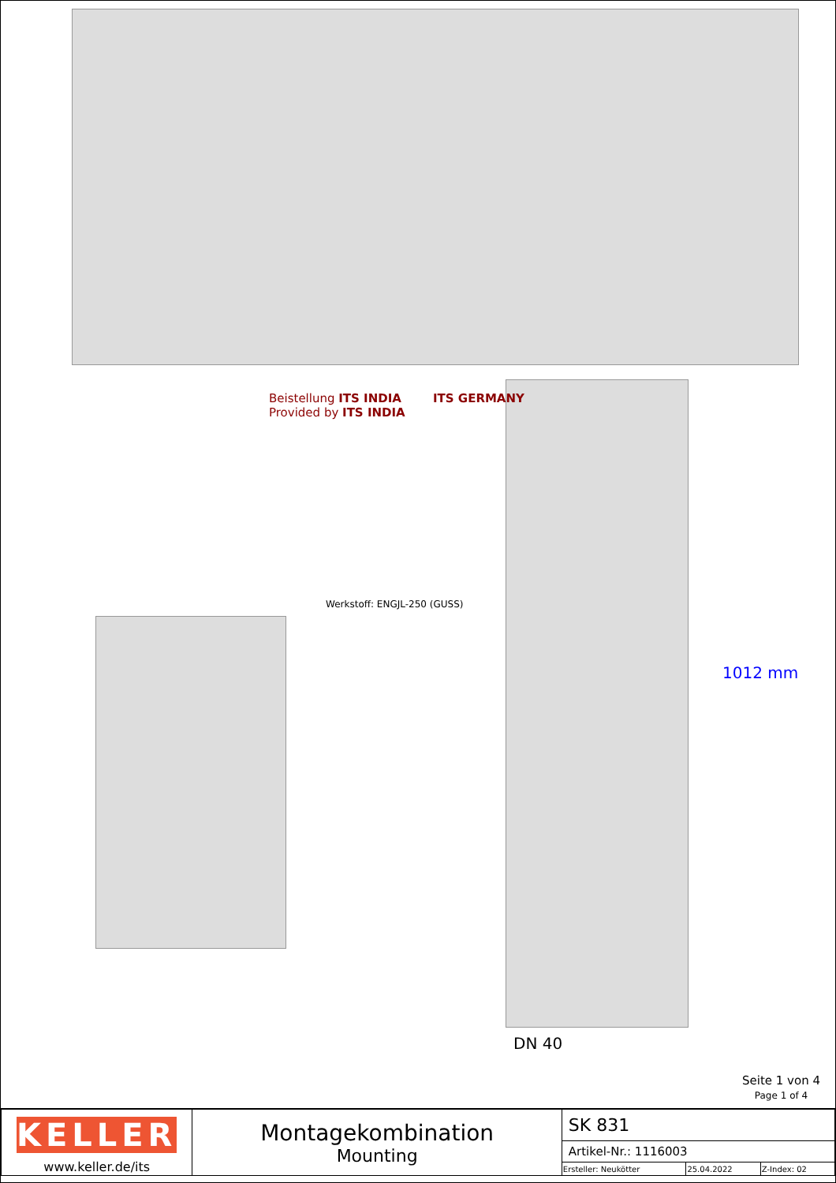Beistellung ITS INDIA
Provided by ITS INDIA
ITS GERMANY
Werkstoff: ENGJL-250 (GUSS)
1012 mm
DN 40
Seite 1 von 4
Page 1 of 4
| KELLER www.keller.de/its | Montagekombination Mounting | SK 831 | | |
| | | Artikel-Nr.: 1116003 | | |
| | | Ersteller: Neukötter | 25.04.2022 | Z-Index: 02 |